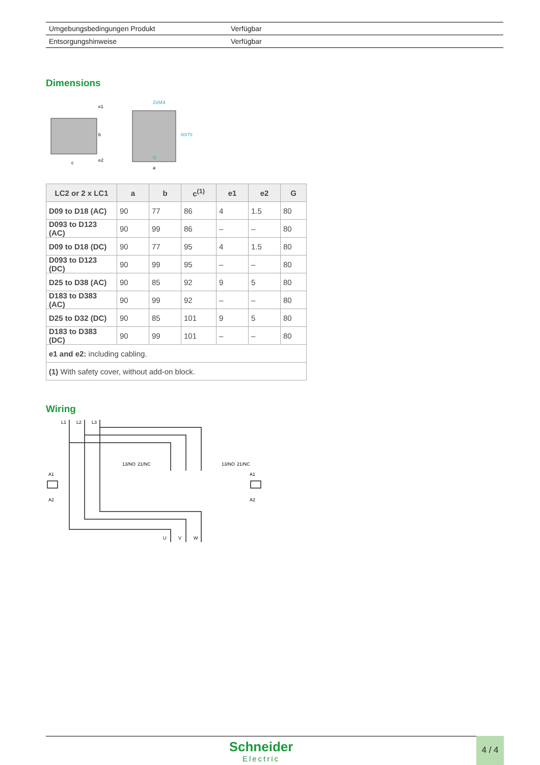| Umgebungsbedingungen Produkt | Verfügbar |
| Entsorgungshinweise | Verfügbar |
Dimensions
2xM4
c
a
G
b
e1
e2
60/70
| LC2 or 2 x LC1 | a | b | c<sup>(1)</sup> | e1 | e2 | G |
| --- | --- | --- | --- | --- | --- | --- |
| D09 to D18 (AC) | 90 | 77 | 86 | 4 | 1.5 | 80 |
| D093 to D123 (AC) | 90 | 99 | 86 | – | – | 80 |
| D09 to D18 (DC) | 90 | 77 | 95 | 4 | 1.5 | 80 |
| D093 to D123 (DC) | 90 | 99 | 95 | – | – | 80 |
| D25 to D38 (AC) | 90 | 85 | 92 | 9 | 5 | 80 |
| D183 to D383 (AC) | 90 | 99 | 92 | – | – | 80 |
| D25 to D32 (DC) | 90 | 85 | 101 | 9 | 5 | 80 |
| D183 to D383 (DC) | 90 | 99 | 101 | – | – | 80 |
| e1 and e2: including cabling. | | | | | | |
| (1) With safety cover, without add-on block. | | | | | | |
Wiring
L1
L2
L3
U
V
W
A1
A2
A1
A2
13/NO
21/NC
13/NO
21/NC
Schneider
Electric
4 / 4